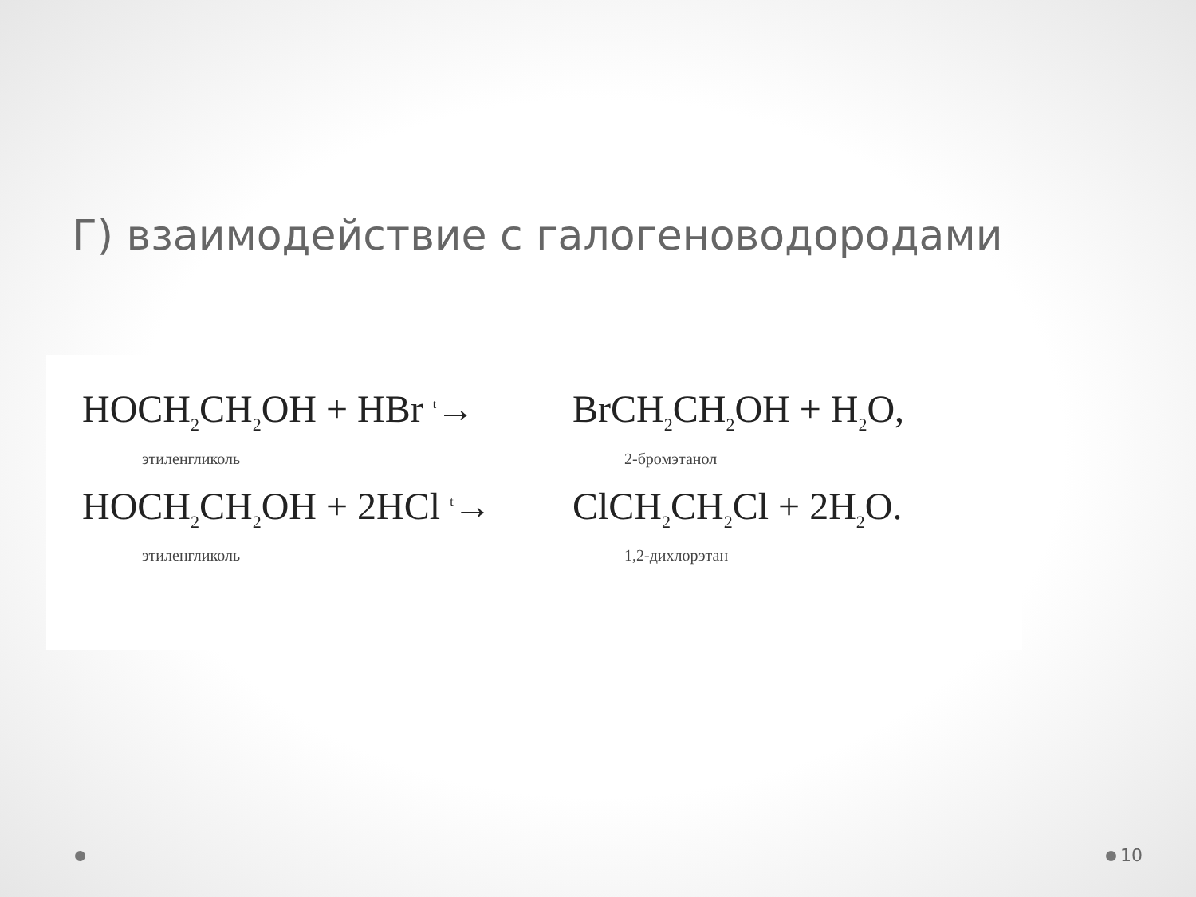Г) взаимодействие с галогеноводородами
HOCH<sub>2</sub>CH<sub>2</sub>OH + HBr <sup>t</sup>→
этиленгликоль
BrCH<sub>2</sub>CH<sub>2</sub>OH + H<sub>2</sub>O,
2-бромэтанол
HOCH<sub>2</sub>CH<sub>2</sub>OH + 2HCl <sup>t</sup>→
этиленгликоль
ClCH<sub>2</sub>CH<sub>2</sub>Cl + 2H<sub>2</sub>O.
1,2-дихлорэтан
10